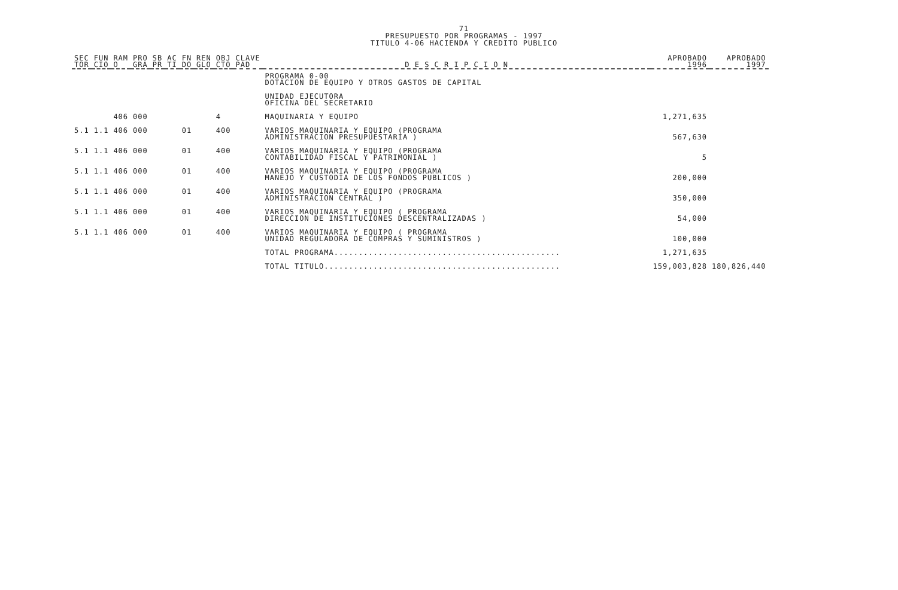71
PRESUPUESTO POR PROGRAMAS - 1997
TITULO 4-06 HACIENDA Y CREDITO PUBLICO
| SEC TOR | FUN CIO | RAM O | PRO GRA | SB PR | AC TI | FN DO | REN GLO | OBJ CTO | CLAVE PAD | D E S C R I P C I O N | APROBADO 1996 | APROBADO 1997 |
| --- | --- | --- | --- | --- | --- | --- | --- | --- | --- | --- | --- | --- |
| | | | | | | | | | | PROGRAMA 0-00 DOTACION DE EQUIPO Y OTROS GASTOS DE CAPITAL | | |
| | | | | | | | | | | UNIDAD EJECUTORA OFICINA DEL SECRETARIO | | |
| | | 406 | 000 | | | | | 4 | | MAQUINARIA Y EQUIPO | 1,271,635 | |
| 5.1 | 1.1 | 406 | 000 | | | 01 | | 400 | | VARIOS MAQUINARIA Y EQUIPO (PROGRAMA ADMINISTRACION PRESUPUESTARIA ) | 567,630 | |
| 5.1 | 1.1 | 406 | 000 | | | 01 | | 400 | | VARIOS MAQUINARIA Y EQUIPO (PROGRAMA CONTABILIDAD FISCAL Y PATRIMONIAL ) | 5 | |
| 5.1 | 1.1 | 406 | 000 | | | 01 | | 400 | | VARIOS MAQUINARIA Y EQUIPO (PROGRAMA MANEJO Y CUSTODIA DE LOS FONDOS PUBLICOS ) | 200,000 | |
| 5.1 | 1.1 | 406 | 000 | | | 01 | | 400 | | VARIOS MAQUINARIA Y EQUIPO (PROGRAMA ADMINISTRACION CENTRAL ) | 350,000 | |
| 5.1 | 1.1 | 406 | 000 | | | 01 | | 400 | | VARIOS MAQUINARIA Y EQUIPO ( PROGRAMA DIRECCION DE INSTITUCIONES DESCENTRALIZADAS ) | 54,000 | |
| 5.1 | 1.1 | 406 | 000 | | | 01 | | 400 | | VARIOS MAQUINARIA Y EQUIPO ( PROGRAMA UNIDAD REGULADORA DE COMPRAS Y SUMINISTROS ) | 100,000 | |
| | | | | | | | | | | TOTAL PROGRAMA.............................................. | 1,271,635 | |
| | | | | | | | | | | TOTAL TITULO................................................ | 159,003,828 | 180,826,440 |